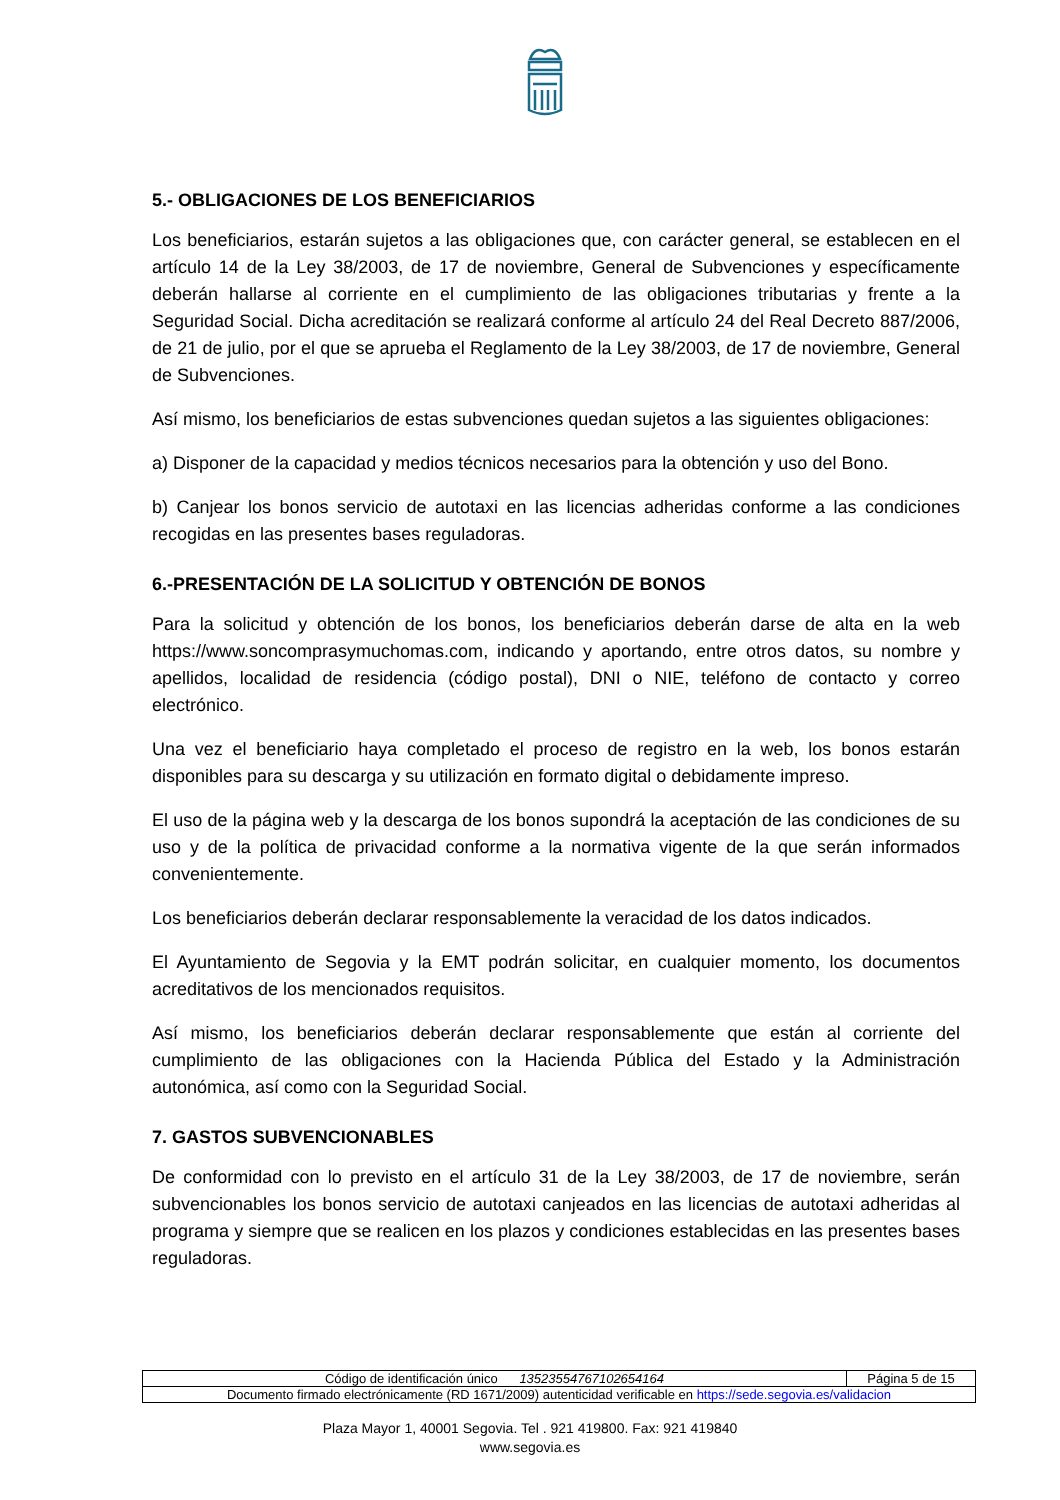5.- OBLIGACIONES DE LOS BENEFICIARIOS
Los beneficiarios, estarán sujetos a las obligaciones que, con carácter general, se establecen en el artículo 14 de la Ley 38/2003, de 17 de noviembre, General de Subvenciones y específicamente deberán hallarse al corriente en el cumplimiento de las obligaciones tributarias y frente a la Seguridad Social. Dicha acreditación se realizará conforme al artículo 24 del Real Decreto 887/2006, de 21 de julio, por el que se aprueba el Reglamento de la Ley 38/2003, de 17 de noviembre, General de Subvenciones.
Así mismo, los beneficiarios de estas subvenciones quedan sujetos a las siguientes obligaciones:
a) Disponer de la capacidad y medios técnicos necesarios para la obtención y uso del Bono.
b) Canjear los bonos servicio de autotaxi en las licencias adheridas conforme a las condiciones recogidas en las presentes bases reguladoras.
6.-PRESENTACIÓN DE LA SOLICITUD Y OBTENCIÓN DE BONOS
Para la solicitud y obtención de los bonos, los beneficiarios deberán darse de alta en la web https://www.soncomprasymuchomas.com, indicando y aportando, entre otros datos, su nombre y apellidos, localidad de residencia (código postal), DNI o NIE, teléfono de contacto y correo electrónico.
Una vez el beneficiario haya completado el proceso de registro en la web, los bonos estarán disponibles para su descarga y su utilización en formato digital o debidamente impreso.
El uso de la página web y la descarga de los bonos supondrá la aceptación de las condiciones de su uso y de la política de privacidad conforme a la normativa vigente de la que serán informados convenientemente.
Los beneficiarios deberán declarar responsablemente la veracidad de los datos indicados.
El Ayuntamiento de Segovia y la EMT podrán solicitar, en cualquier momento, los documentos acreditativos de los mencionados requisitos.
Así mismo, los beneficiarios deberán declarar responsablemente que están al corriente del cumplimiento de las obligaciones con la Hacienda Pública del Estado y la Administración autonómica, así como con la Seguridad Social.
7. GASTOS SUBVENCIONABLES
De conformidad con lo previsto en el artículo 31 de la Ley 38/2003, de 17 de noviembre, serán subvencionables los bonos servicio de autotaxi canjeados en las licencias de autotaxi adheridas al programa y siempre que se realicen en los plazos y condiciones establecidas en las presentes bases reguladoras.
| Código de identificación único 13523554767102654164 | Página 5 de 15 |
| Documento firmado electrónicamente (RD 1671/2009) autenticidad verificable en https://sede.segovia.es/validacion | |
Plaza Mayor 1, 40001 Segovia. Tel . 921 419800. Fax: 921 419840
www.segovia.es